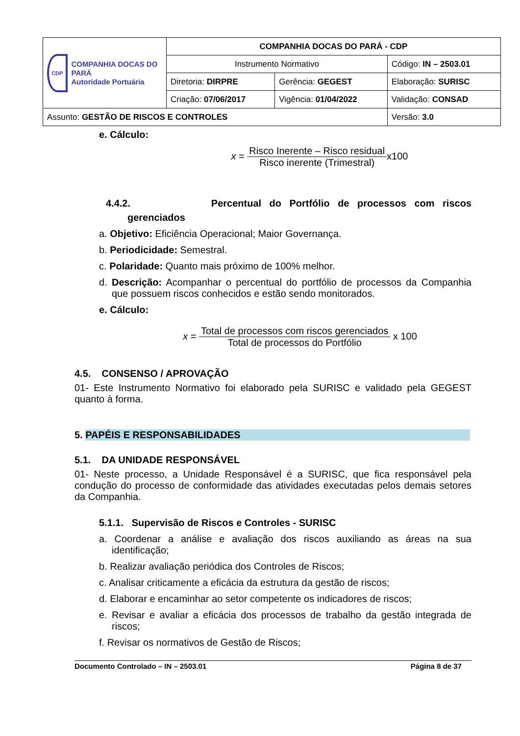| CDP COMPANHIA DOCAS DO PARÁ Autoridade Portuária | COMPANHIA DOCAS DO PARÁ - CDP | | |
| | Instrumento Normativo | | Código: IN – 2503.01 |
| | Diretoria: DIRPRE | Gerência: GEGEST | Elaboração: SURISC |
| | Criação: 07/06/2017 | Vigência: 01/04/2022 | Validação: CONSAD |
| Assunto: GESTÃO DE RISCOS E CONTROLES | | | Versão: 3.0 |
e. Cálculo:
x =
Risco Inerente – Risco residual Risco inerente (Trimestral)
x100
4.4.2. Percentual do Portfólio de processos com riscos
gerenciados
a. Objetivo: Eficiência Operacional; Maior Governança.
b. Periodicidade: Semestral.
c. Polaridade: Quanto mais próximo de 100% melhor.
d. Descrição: Acompanhar o percentual do portfólio de processos da Companhia que possuem riscos conhecidos e estão sendo monitorados.
e. Cálculo:
x =
Total de processos com riscos gerenciados Total de processos do Portfólio
x 100
4.5. CONSENSO / APROVAÇÃO
01- Este Instrumento Normativo foi elaborado pela SURISC e validado pela GEGEST quanto à forma.
5. PAPÉIS E RESPONSABILIDADES
5.1. DA UNIDADE RESPONSÁVEL
01- Neste processo, a Unidade Responsável é a SURISC, que fica responsável pela condução do processo de conformidade das atividades executadas pelos demais setores da Companhia.
5.1.1. Supervisão de Riscos e Controles - SURISC
a. Coordenar a análise e avaliação dos riscos auxiliando as áreas na sua identificação;
b. Realizar avaliação periódica dos Controles de Riscos;
c. Analisar criticamente a eficácia da estrutura da gestão de riscos;
d. Elaborar e encaminhar ao setor competente os indicadores de riscos;
e. Revisar e avaliar a eficácia dos processos de trabalho da gestão integrada de riscos;
f. Revisar os normativos de Gestão de Riscos;
Documento Controlado – IN – 2503.01 Página 8 de 37